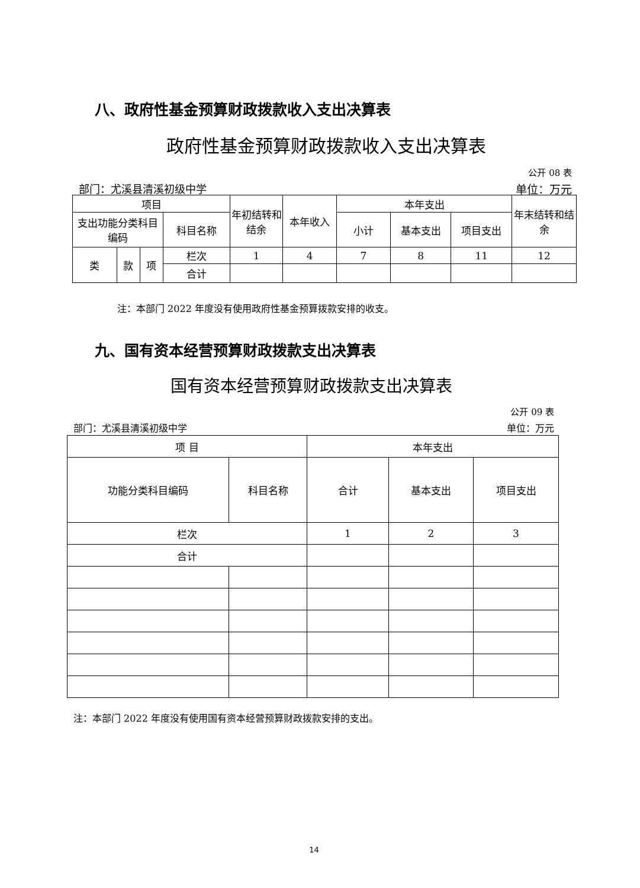八、政府性基金预算财政拨款收入支出决算表
政府性基金预算财政拨款收入支出决算表
公开 08 表
部门：尤溪县清溪初级中学 单位：万元
| 项目 | | | | 年初结转和结余 | 本年收入 | 本年支出 | | | 年末结转和结余 |
| 支出功能分类科目编码 | | | 科目名称 | | | 小计 | 基本支出 | 项目支出 | |
| 类 | 款 | 项 | 栏次 | 1 | 4 | 7 | 8 | 11 | 12 |
| | | | 合计 | | | | | | |
注：本部门 2022 年度没有使用政府性基金预算拨款安排的收支。
九、国有资本经营预算财政拨款支出决算表
国有资本经营预算财政拨款支出决算表
公开 09 表
部门：尤溪县清溪初级中学 单位：万元
| 项 目 | | 本年支出 | | |
| 功能分类科目编码 | 科目名称 | 合计 | 基本支出 | 项目支出 |
| 栏次 | | 1 | 2 | 3 |
| 合计 | | | | |
注：本部门 2022 年度没有使用国有资本经营预算财政拨款安排的支出。
14